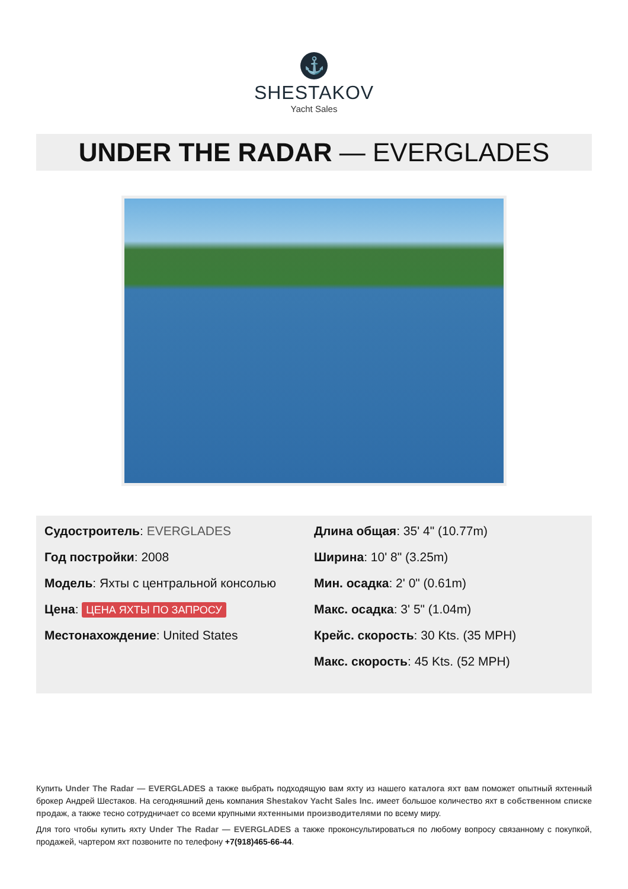⚓
SHESTAKOV
Yacht Sales
UNDER THE RADAR — EVERGLADES
Судостроитель: EVERGLADES
Год постройки: 2008
Модель: Яхты с центральной консолью
Цена: ЦЕНА ЯХТЫ ПО ЗАПРОСУ
Местонахождение: United States
Длина общая: 35' 4" (10.77m)
Ширина: 10' 8" (3.25m)
Мин. осадка: 2' 0" (0.61m)
Макс. осадка: 3' 5" (1.04m)
Крейс. скорость: 30 Kts. (35 MPH)
Макс. скорость: 45 Kts. (52 MPH)
Купить Under The Radar — EVERGLADES а также выбрать подходящую вам яхту из нашего каталога яхт вам поможет опытный яхтенный брокер Андрей Шестаков. На сегодняшний день компания Shestakov Yacht Sales Inc. имеет большое количество яхт в собственном списке продаж, а также тесно сотрудничает со всеми крупными яхтенными производителями по всему миру.
Для того чтобы купить яхту Under The Radar — EVERGLADES а также проконсультироваться по любому вопросу связанному с покупкой, продажей, чартером яхт позвоните по телефону +7(918)465-66-44.